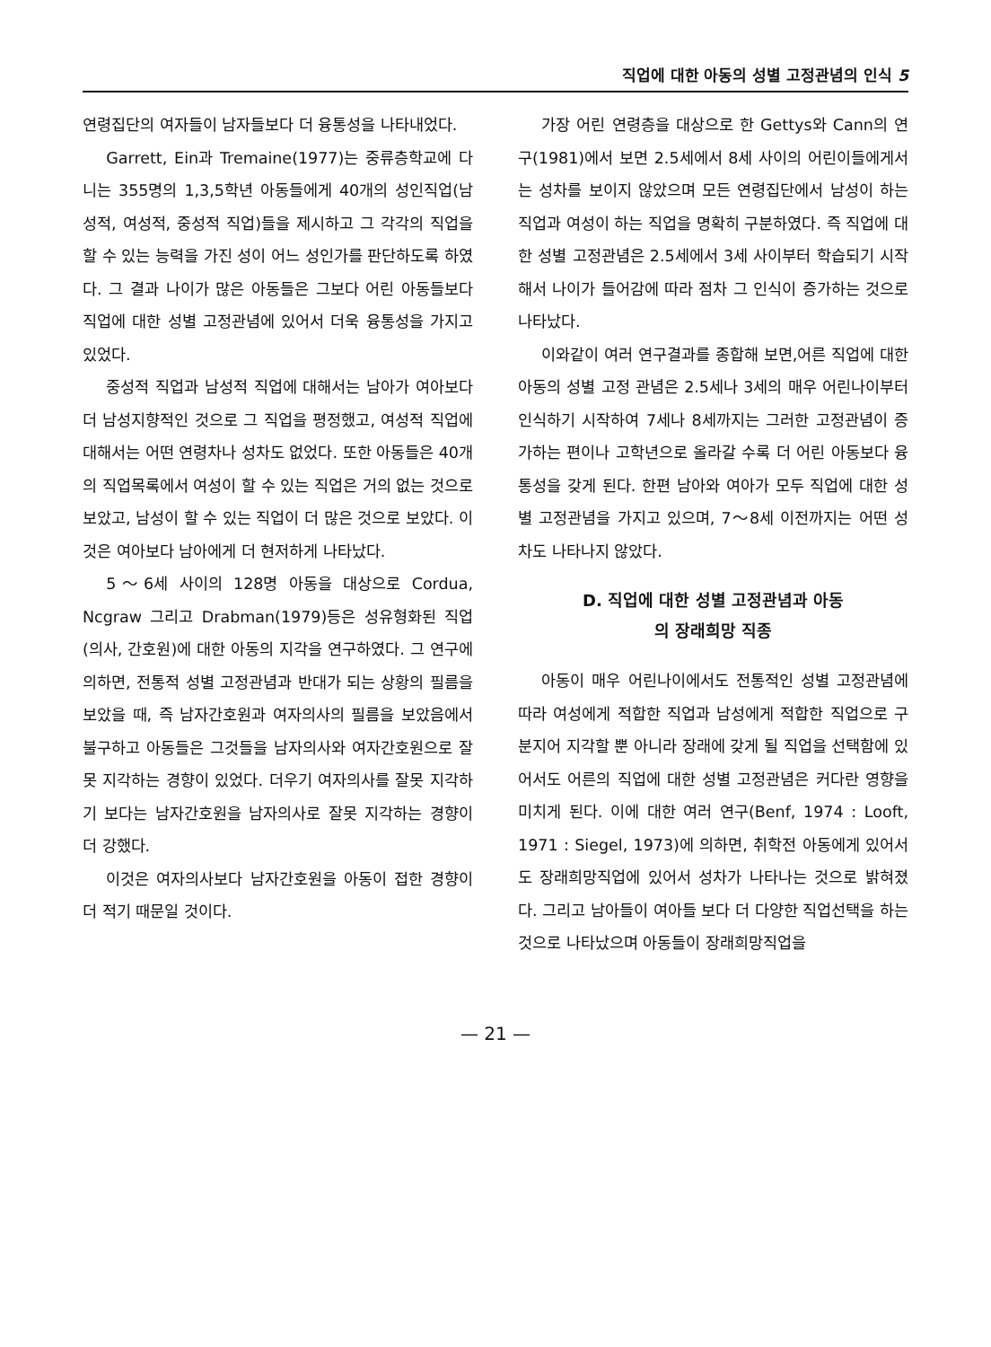직업에 대한 아동의 성별 고정관념의 인식 5
연령집단의 여자들이 남자들보다 더 융통성을 나타내었다.
Garrett, Ein과 Tremaine(1977)는 중류층학교에 다니는 355명의 1,3,5학년 아동들에게 40개의 성인직업(남성적, 여성적, 중성적 직업)들을 제시하고 그 각각의 직업을 할 수 있는 능력을 가진 성이 어느 성인가를 판단하도록 하였다. 그 결과 나이가 많은 아동들은 그보다 어린 아동들보다 직업에 대한 성별 고정관념에 있어서 더욱 융통성을 가지고 있었다.
중성적 직업과 남성적 직업에 대해서는 남아가 여아보다 더 남성지향적인 것으로 그 직업을 평정했고, 여성적 직업에 대해서는 어떤 연령차나 성차도 없었다. 또한 아동들은 40개의 직업목록에서 여성이 할 수 있는 직업은 거의 없는 것으로 보았고, 남성이 할 수 있는 직업이 더 많은 것으로 보았다. 이것은 여아보다 남아에게 더 현저하게 나타났다.
5～6세 사이의 128명 아동을 대상으로 Cordua, Ncgraw 그리고 Drabman(1979)등은 성유형화된 직업(의사, 간호원)에 대한 아동의 지각을 연구하였다. 그 연구에 의하면, 전통적 성별 고정관념과 반대가 되는 상황의 필름을 보았을 때, 즉 남자간호원과 여자의사의 필름을 보았음에서 불구하고 아동들은 그것들을 남자의사와 여자간호원으로 잘못 지각하는 경향이 있었다. 더우기 여자의사를 잘못 지각하기 보다는 남자간호원을 남자의사로 잘못 지각하는 경향이 더 강했다.
이것은 여자의사보다 남자간호원을 아동이 접한 경향이 더 적기 때문일 것이다.
가장 어린 연령층을 대상으로 한 Gettys와 Cann의 연구(1981)에서 보면 2.5세에서 8세 사이의 어린이들에게서는 성차를 보이지 않았으며 모든 연령집단에서 남성이 하는 직업과 여성이 하는 직업을 명확히 구분하였다. 즉 직업에 대한 성별 고정관념은 2.5세에서 3세 사이부터 학습되기 시작해서 나이가 들어감에 따라 점차 그 인식이 증가하는 것으로 나타났다.
이와같이 여러 연구결과를 종합해 보면,어른 직업에 대한 아동의 성별 고정 관념은 2.5세나 3세의 매우 어린나이부터 인식하기 시작하여 7세나 8세까지는 그러한 고정관념이 증가하는 편이나 고학년으로 올라갈 수록 더 어린 아동보다 융통성을 갖게 된다. 한편 남아와 여아가 모두 직업에 대한 성별 고정관념을 가지고 있으며, 7～8세 이전까지는 어떤 성차도 나타나지 않았다.
D. 직업에 대한 성별 고정관념과 아동
의 장래희망 직종
아동이 매우 어린나이에서도 전통적인 성별 고정관념에 따라 여성에게 적합한 직업과 남성에게 적합한 직업으로 구분지어 지각할 뿐 아니라 장래에 갖게 될 직업을 선택함에 있어서도 어른의 직업에 대한 성별 고정관념은 커다란 영향을 미치게 된다. 이에 대한 여러 연구(Benf, 1974 : Looft, 1971 : Siegel, 1973)에 의하면, 취학전 아동에게 있어서도 장래희망직업에 있어서 성차가 나타나는 것으로 밝혀졌다. 그리고 남아들이 여아들 보다 더 다양한 직업선택을 하는 것으로 나타났으며 아동들이 장래희망직업을
— 21 —